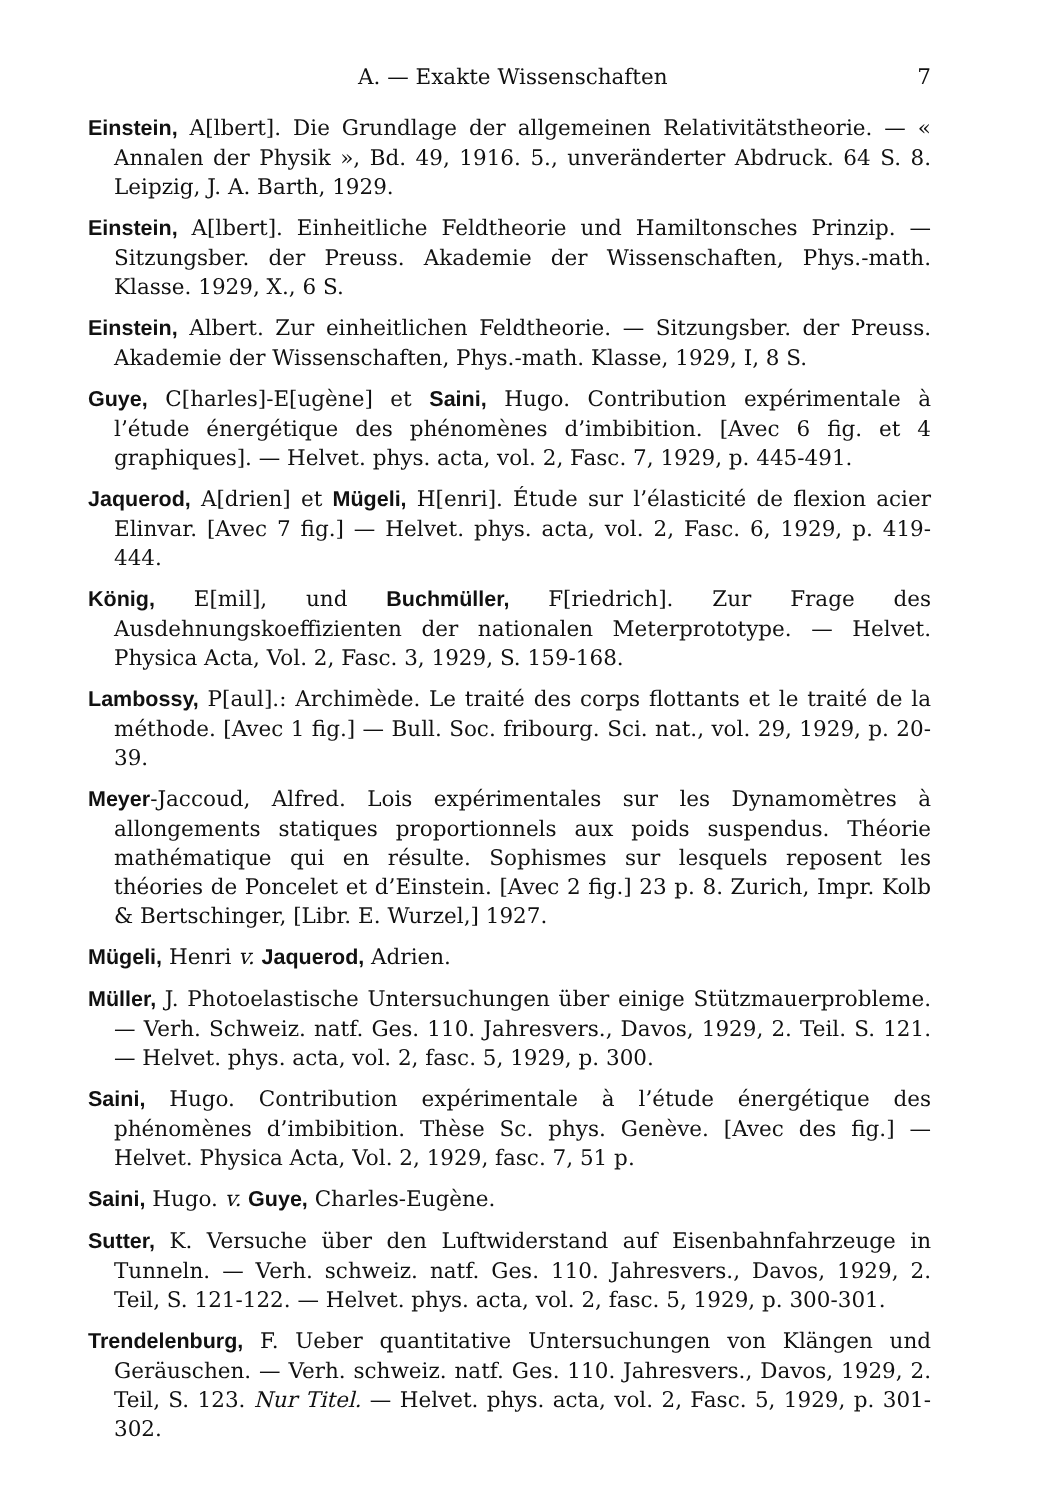A. — Exakte Wissenschaften 7
Einstein, A[lbert]. Die Grundlage der allgemeinen Relativitätstheorie. — « Annalen der Physik », Bd. 49, 1916. 5., unveränderter Abdruck. 64 S. 8. Leipzig, J. A. Barth, 1929.
Einstein, A[lbert]. Einheitliche Feldtheorie und Hamiltonsches Prinzip. — Sitzungsber. der Preuss. Akademie der Wissenschaften, Phys.-math. Klasse. 1929, X., 6 S.
Einstein, Albert. Zur einheitlichen Feldtheorie. — Sitzungsber. der Preuss. Akademie der Wissenschaften, Phys.-math. Klasse, 1929, I, 8 S.
Guye, C[harles]-E[ugène] et Saini, Hugo. Contribution expérimentale à l’étude énergétique des phénomènes d’imbibition. [Avec 6 fig. et 4 graphiques]. — Helvet. phys. acta, vol. 2, Fasc. 7, 1929, p. 445-491.
Jaquerod, A[drien] et Mügeli, H[enri]. Étude sur l’élasticité de flexion acier Elinvar. [Avec 7 fig.] — Helvet. phys. acta, vol. 2, Fasc. 6, 1929, p. 419-444.
König, E[mil], und Buchmüller, F[riedrich]. Zur Frage des Ausdehnungskoeffizienten der nationalen Meterprototype. — Helvet. Physica Acta, Vol. 2, Fasc. 3, 1929, S. 159-168.
Lambossy, P[aul].: Archimède. Le traité des corps flottants et le traité de la méthode. [Avec 1 fig.] — Bull. Soc. fribourg. Sci. nat., vol. 29, 1929, p. 20-39.
Meyer-Jaccoud, Alfred. Lois expérimentales sur les Dynamomètres à allongements statiques proportionnels aux poids suspendus. Théorie mathématique qui en résulte. Sophismes sur lesquels reposent les théories de Poncelet et d’Einstein. [Avec 2 fig.] 23 p. 8. Zurich, Impr. Kolb & Bertschinger, [Libr. E. Wurzel,] 1927.
Mügeli, Henri v. Jaquerod, Adrien.
Müller, J. Photoelastische Untersuchungen über einige Stützmauerprobleme. — Verh. Schweiz. natf. Ges. 110. Jahresvers., Davos, 1929, 2. Teil. S. 121. — Helvet. phys. acta, vol. 2, fasc. 5, 1929, p. 300.
Saini, Hugo. Contribution expérimentale à l’étude énergétique des phénomènes d’imbibition. Thèse Sc. phys. Genève. [Avec des fig.] — Helvet. Physica Acta, Vol. 2, 1929, fasc. 7, 51 p.
Saini, Hugo. v. Guye, Charles-Eugène.
Sutter, K. Versuche über den Luftwiderstand auf Eisenbahnfahrzeuge in Tunneln. — Verh. schweiz. natf. Ges. 110. Jahresvers., Davos, 1929, 2. Teil, S. 121-122. — Helvet. phys. acta, vol. 2, fasc. 5, 1929, p. 300-301.
Trendelenburg, F. Ueber quantitative Untersuchungen von Klängen und Geräuschen. — Verh. schweiz. natf. Ges. 110. Jahresvers., Davos, 1929, 2. Teil, S. 123. Nur Titel. — Helvet. phys. acta, vol. 2, Fasc. 5, 1929, p. 301-302.